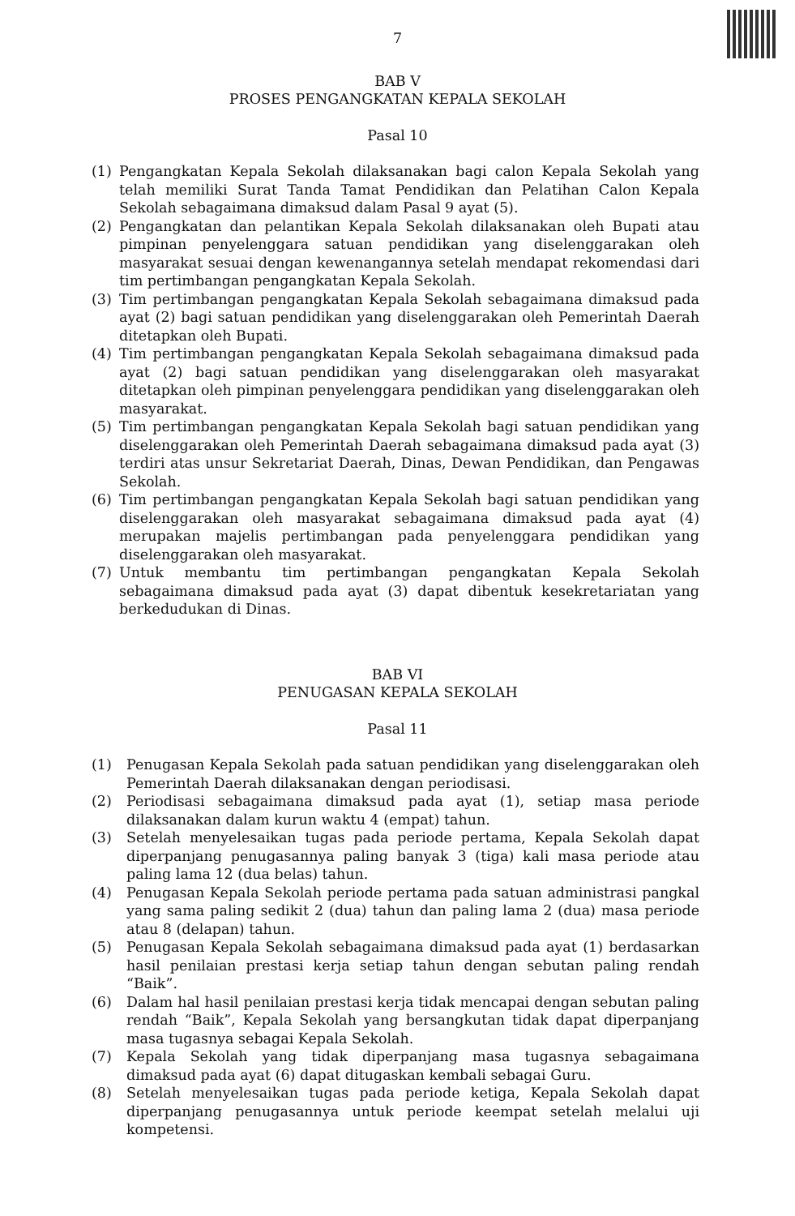7
BAB V
PROSES PENGANGKATAN KEPALA SEKOLAH
Pasal 10
(1) Pengangkatan Kepala Sekolah dilaksanakan bagi calon Kepala Sekolah yang telah memiliki Surat Tanda Tamat Pendidikan dan Pelatihan Calon Kepala Sekolah sebagaimana dimaksud dalam Pasal 9 ayat (5).
(2) Pengangkatan dan pelantikan Kepala Sekolah dilaksanakan oleh Bupati atau pimpinan penyelenggara satuan pendidikan yang diselenggarakan oleh masyarakat sesuai dengan kewenangannya setelah mendapat rekomendasi dari tim pertimbangan pengangkatan Kepala Sekolah.
(3) Tim pertimbangan pengangkatan Kepala Sekolah sebagaimana dimaksud pada ayat (2) bagi satuan pendidikan yang diselenggarakan oleh Pemerintah Daerah ditetapkan oleh Bupati.
(4) Tim pertimbangan pengangkatan Kepala Sekolah sebagaimana dimaksud pada ayat (2) bagi satuan pendidikan yang diselenggarakan oleh masyarakat ditetapkan oleh pimpinan penyelenggara pendidikan yang diselenggarakan oleh masyarakat.
(5) Tim pertimbangan pengangkatan Kepala Sekolah bagi satuan pendidikan yang diselenggarakan oleh Pemerintah Daerah sebagaimana dimaksud pada ayat (3) terdiri atas unsur Sekretariat Daerah, Dinas, Dewan Pendidikan, dan Pengawas Sekolah.
(6) Tim pertimbangan pengangkatan Kepala Sekolah bagi satuan pendidikan yang diselenggarakan oleh masyarakat sebagaimana dimaksud pada ayat (4) merupakan majelis pertimbangan pada penyelenggara pendidikan yang diselenggarakan oleh masyarakat.
(7) Untuk membantu tim pertimbangan pengangkatan Kepala Sekolah sebagaimana dimaksud pada ayat (3) dapat dibentuk kesekretariatan yang berkedudukan di Dinas.
BAB VI
PENUGASAN KEPALA SEKOLAH
Pasal 11
(1) Penugasan Kepala Sekolah pada satuan pendidikan yang diselenggarakan oleh Pemerintah Daerah dilaksanakan dengan periodisasi.
(2) Periodisasi sebagaimana dimaksud pada ayat (1), setiap masa periode dilaksanakan dalam kurun waktu 4 (empat) tahun.
(3) Setelah menyelesaikan tugas pada periode pertama, Kepala Sekolah dapat diperpanjang penugasannya paling banyak 3 (tiga) kali masa periode atau paling lama 12 (dua belas) tahun.
(4) Penugasan Kepala Sekolah periode pertama pada satuan administrasi pangkal yang sama paling sedikit 2 (dua) tahun dan paling lama 2 (dua) masa periode atau 8 (delapan) tahun.
(5) Penugasan Kepala Sekolah sebagaimana dimaksud pada ayat (1) berdasarkan hasil penilaian prestasi kerja setiap tahun dengan sebutan paling rendah “Baik”.
(6) Dalam hal hasil penilaian prestasi kerja tidak mencapai dengan sebutan paling rendah “Baik”, Kepala Sekolah yang bersangkutan tidak dapat diperpanjang masa tugasnya sebagai Kepala Sekolah.
(7) Kepala Sekolah yang tidak diperpanjang masa tugasnya sebagaimana dimaksud pada ayat (6) dapat ditugaskan kembali sebagai Guru.
(8) Setelah menyelesaikan tugas pada periode ketiga, Kepala Sekolah dapat diperpanjang penugasannya untuk periode keempat setelah melalui uji kompetensi.